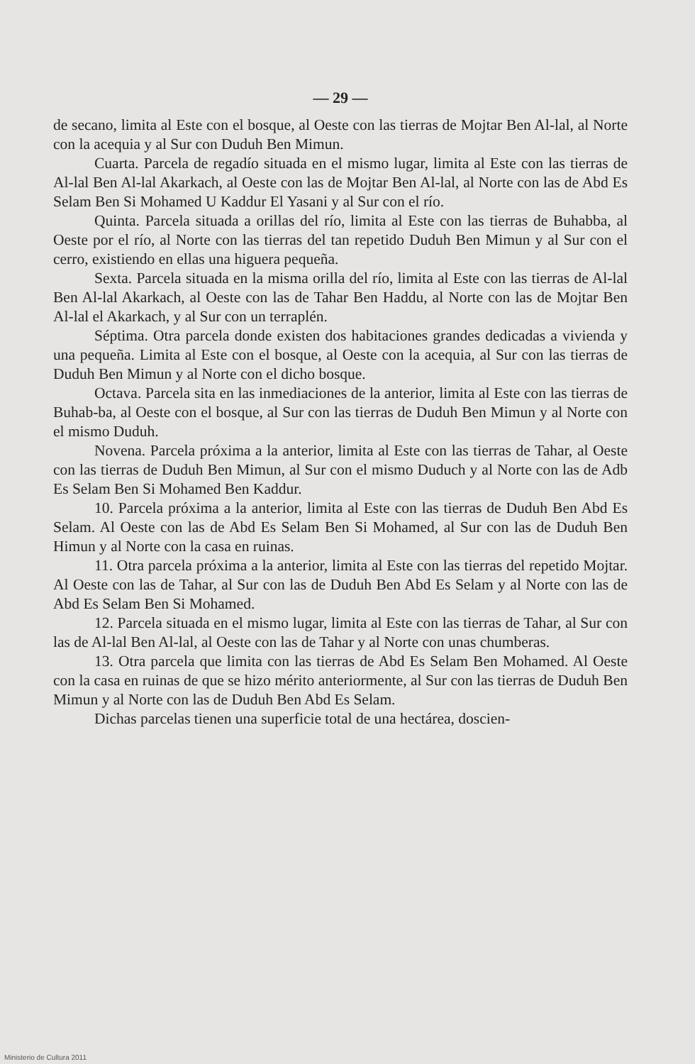— 29 —
de secano, limita al Este con el bosque, al Oeste con las tierras de Mojtar Ben Al-lal, al Norte con la acequia y al Sur con Duduh Ben Mimun.
Cuarta. Parcela de regadío situada en el mismo lugar, limita al Este con las tierras de Al-lal Ben Al-lal Akarkach, al Oeste con las de Mojtar Ben Al-lal, al Norte con las de Abd Es Selam Ben Si Mohamed U Kaddur El Yasani y al Sur con el río.
Quinta. Parcela situada a orillas del río, limita al Este con las tierras de Buhabba, al Oeste por el río, al Norte con las tierras del tan repetido Duduh Ben Mimun y al Sur con el cerro, existiendo en ellas una higuera pequeña.
Sexta. Parcela situada en la misma orilla del río, limita al Este con las tierras de Al-lal Ben Al-lal Akarkach, al Oeste con las de Tahar Ben Haddu, al Norte con las de Mojtar Ben Al-lal el Akarkach, y al Sur con un terraplén.
Séptima. Otra parcela donde existen dos habitaciones grandes dedicadas a vivienda y una pequeña. Limita al Este con el bosque, al Oeste con la acequia, al Sur con las tierras de Duduh Ben Mimun y al Norte con el dicho bosque.
Octava. Parcela sita en las inmediaciones de la anterior, limita al Este con las tierras de Buhab-ba, al Oeste con el bosque, al Sur con las tierras de Duduh Ben Mimun y al Norte con el mismo Duduh.
Novena. Parcela próxima a la anterior, limita al Este con las tierras de Tahar, al Oeste con las tierras de Duduh Ben Mimun, al Sur con el mismo Duduch y al Norte con las de Adb Es Selam Ben Si Mohamed Ben Kaddur.
10. Parcela próxima a la anterior, limita al Este con las tierras de Duduh Ben Abd Es Selam. Al Oeste con las de Abd Es Selam Ben Si Mohamed, al Sur con las de Duduh Ben Himun y al Norte con la casa en ruinas.
11. Otra parcela próxima a la anterior, limita al Este con las tierras del repetido Mojtar. Al Oeste con las de Tahar, al Sur con las de Duduh Ben Abd Es Selam y al Norte con las de Abd Es Selam Ben Si Mohamed.
12. Parcela situada en el mismo lugar, limita al Este con las tierras de Tahar, al Sur con las de Al-lal Ben Al-lal, al Oeste con las de Tahar y al Norte con unas chumberas.
13. Otra parcela que limita con las tierras de Abd Es Selam Ben Mohamed. Al Oeste con la casa en ruinas de que se hizo mérito anteriormente, al Sur con las tierras de Duduh Ben Mimun y al Norte con las de Duduh Ben Abd Es Selam.
Dichas parcelas tienen una superficie total de una hectárea, doscien-
Ministerio de Cultura 2011